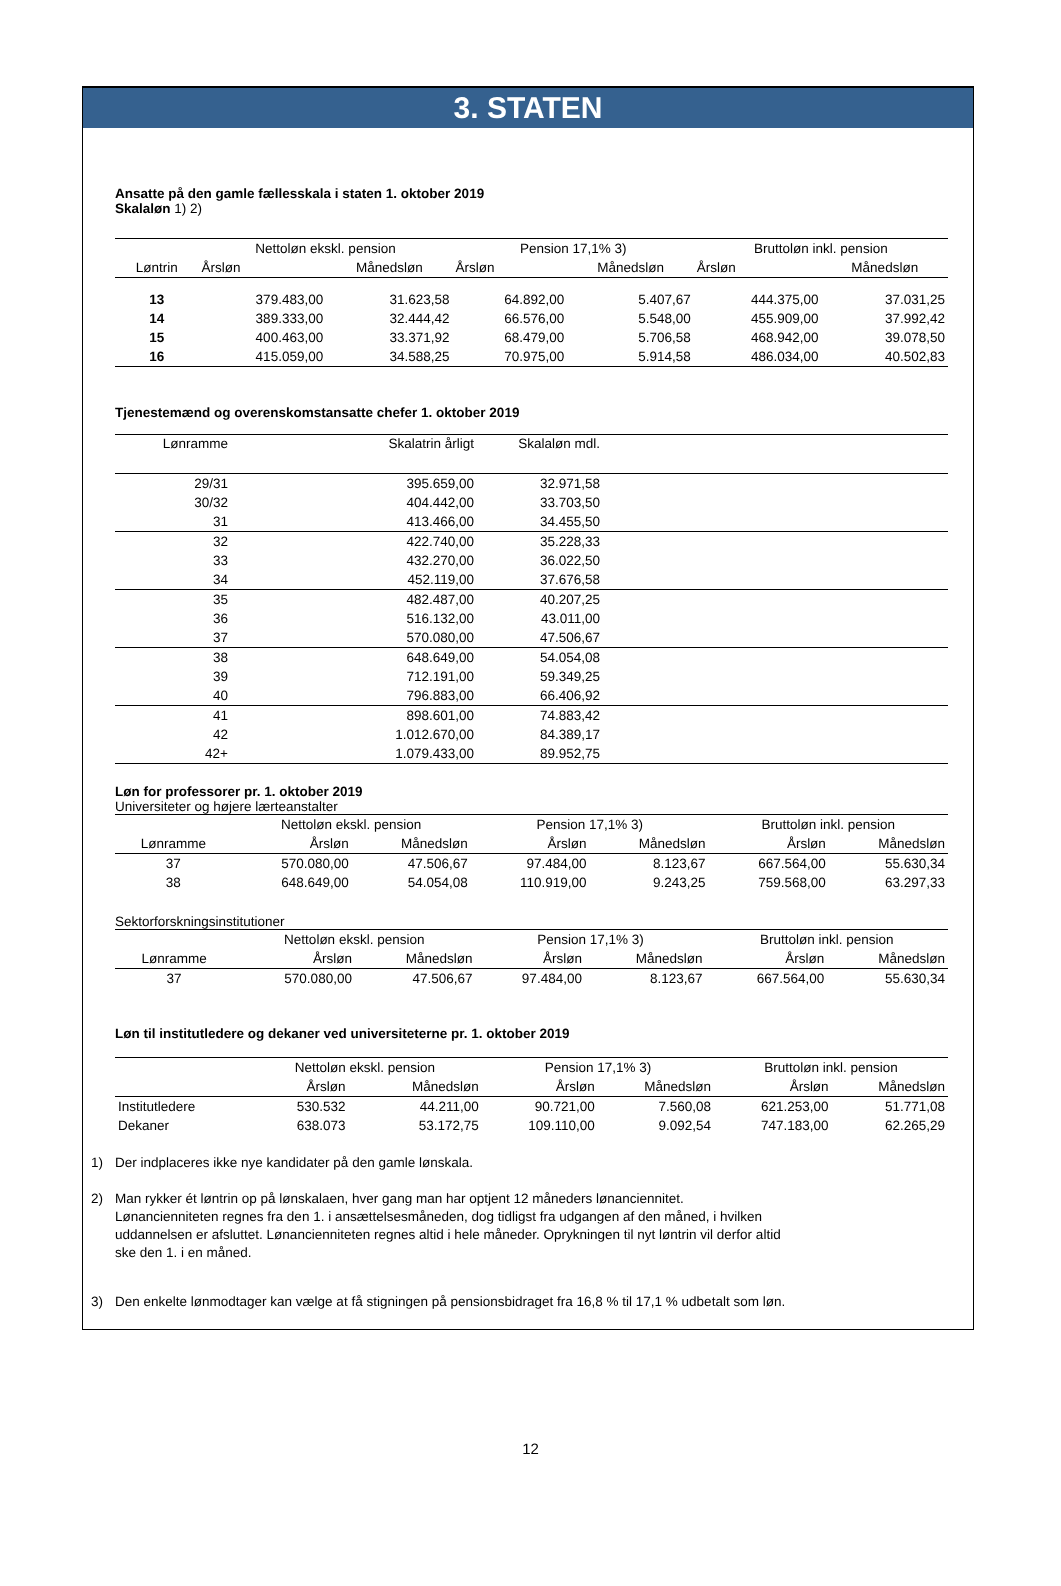3. STATEN
Ansatte på den gamle fællesskala i staten 1. oktober 2019
Skalaløn 1) 2)
| | Nettoløn ekskl. pension | | Pension 17,1% 3) | | Bruttoløn inkl. pension | |
| --- | --- | --- | --- | --- | --- | --- |
| Løntrin | Årsløn | Månedsløn | Årsløn | Månedsløn | Årsløn | Månedsløn |
| 13 | 379.483,00 | 31.623,58 | 64.892,00 | 5.407,67 | 444.375,00 | 37.031,25 |
| 14 | 389.333,00 | 32.444,42 | 66.576,00 | 5.548,00 | 455.909,00 | 37.992,42 |
| 15 | 400.463,00 | 33.371,92 | 68.479,00 | 5.706,58 | 468.942,00 | 39.078,50 |
| 16 | 415.059,00 | 34.588,25 | 70.975,00 | 5.914,58 | 486.034,00 | 40.502,83 |
Tjenestemænd og overenskomstansatte chefer 1. oktober 2019
| Lønramme | Skalatrin årligt | Skalaløn mdl. | |
| --- | --- | --- | --- |
| 29/31 | 395.659,00 | 32.971,58 | |
| 30/32 | 404.442,00 | 33.703,50 | |
| 31 | 413.466,00 | 34.455,50 | |
| 32 | 422.740,00 | 35.228,33 | |
| 33 | 432.270,00 | 36.022,50 | |
| 34 | 452.119,00 | 37.676,58 | |
| 35 | 482.487,00 | 40.207,25 | |
| 36 | 516.132,00 | 43.011,00 | |
| 37 | 570.080,00 | 47.506,67 | |
| 38 | 648.649,00 | 54.054,08 | |
| 39 | 712.191,00 | 59.349,25 | |
| 40 | 796.883,00 | 66.406,92 | |
| 41 | 898.601,00 | 74.883,42 | |
| 42 | 1.012.670,00 | 84.389,17 | |
| 42+ | 1.079.433,00 | 89.952,75 | |
Løn for professorer pr. 1. oktober 2019
Universiteter og højere lærteanstalter
| | Nettoløn ekskl. pension | | Pension 17,1% 3) | | Bruttoløn inkl. pension | |
| --- | --- | --- | --- | --- | --- | --- |
| Lønramme | Årsløn | Månedsløn | Årsløn | Månedsløn | Årsløn | Månedsløn |
| 37 | 570.080,00 | 47.506,67 | 97.484,00 | 8.123,67 | 667.564,00 | 55.630,34 |
| 38 | 648.649,00 | 54.054,08 | 110.919,00 | 9.243,25 | 759.568,00 | 63.297,33 |
Sektorforskningsinstitutioner
| | Nettoløn ekskl. pension | | Pension 17,1% 3) | | Bruttoløn inkl. pension | |
| --- | --- | --- | --- | --- | --- | --- |
| Lønramme | Årsløn | Månedsløn | Årsløn | Månedsløn | Årsløn | Månedsløn |
| 37 | 570.080,00 | 47.506,67 | 97.484,00 | 8.123,67 | 667.564,00 | 55.630,34 |
Løn til institutledere og dekaner ved universiteterne pr. 1. oktober 2019
| | Nettoløn ekskl. pension | | Pension 17,1% 3) | | Bruttoløn inkl. pension | |
| --- | --- | --- | --- | --- | --- | --- |
| | Årsløn | Månedsløn | Årsløn | Månedsløn | Årsløn | Månedsløn |
| Institutledere | 530.532 | 44.211,00 | 90.721,00 | 7.560,08 | 621.253,00 | 51.771,08 |
| Dekaner | 638.073 | 53.172,75 | 109.110,00 | 9.092,54 | 747.183,00 | 62.265,29 |
1) Der indplaceres ikke nye kandidater på den gamle lønskala.
2) Man rykker ét løntrin op på lønskalaen, hver gang man har optjent 12 måneders lønanciennitet.
Lønancienniteten regnes fra den 1. i ansættelsesmåneden, dog tidligst fra udgangen af den måned, i hvilken
uddannelsen er afsluttet. Lønancienniteten regnes altid i hele måneder. Oprykningen til nyt løntrin vil derfor altid
ske den 1. i en måned.
3) Den enkelte lønmodtager kan vælge at få stigningen på pensionsbidraget fra 16,8 % til 17,1 % udbetalt som løn.
12